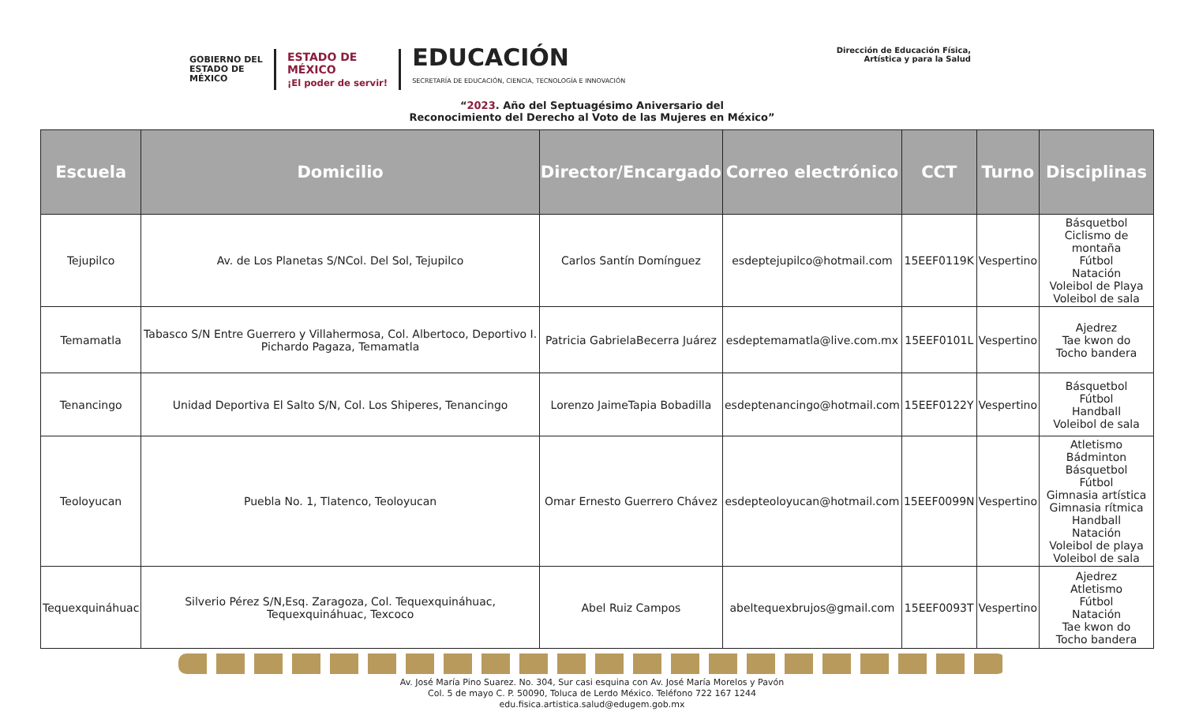GOBIERNO DEL
ESTADO DE
MÉXICO
ESTADO DE
MÉXICO
¡El poder de servir!
EDUCACIÓN
SECRETARÍA DE EDUCACIÓN, CIENCIA, TECNOLOGÍA E INNOVACIÓN
Dirección de Educación Física,
Artística y para la Salud
“2023. Año del Septuagésimo Aniversario del
Reconocimiento del Derecho al Voto de las Mujeres en México”
| Escuela | Domicilio | Director/Encargado | Correo electrónico | CCT | Turno | Disciplinas |
| --- | --- | --- | --- | --- | --- | --- |
| Tejupilco | Av. de Los Planetas S/NCol. Del Sol, Tejupilco | Carlos Santín Domínguez | esdeptejupilco@hotmail.com | 15EEF0119K | Vespertino | Básquetbol Ciclismo de montaña Fútbol Natación Voleibol de Playa Voleibol de sala |
| Temamatla | Tabasco S/N Entre Guerrero y Villahermosa, Col. Albertoco, Deportivo I. Pichardo Pagaza, Temamatla | Patricia GabrielaBecerra Juárez | esdeptemamatla@live.com.mx | 15EEF0101L | Vespertino | Ajedrez Tae kwon do Tocho bandera |
| Tenancingo | Unidad Deportiva El Salto S/N, Col. Los Shiperes, Tenancingo | Lorenzo JaimeTapia Bobadilla | esdeptenancingo@hotmail.com | 15EEF0122Y | Vespertino | Básquetbol Fútbol Handball Voleibol de sala |
| Teoloyucan | Puebla No. 1, Tlatenco, Teoloyucan | Omar Ernesto Guerrero Chávez | esdepteoloyucan@hotmail.com | 15EEF0099N | Vespertino | Atletismo Bádminton Básquetbol Fútbol Gimnasia artística Gimnasia rítmica Handball Natación Voleibol de playa Voleibol de sala |
| Tequexquináhuac | Silverio Pérez S/N,Esq. Zaragoza, Col. Tequexquináhuac, Tequexquináhuac, Texcoco | Abel Ruiz Campos | abeltequexbrujos@gmail.com | 15EEF0093T | Vespertino | Ajedrez Atletismo Fútbol Natación Tae kwon do Tocho bandera |
Av. José María Pino Suarez. No. 304, Sur casi esquina con Av. José María Morelos y Pavón
Col. 5 de mayo C. P. 50090, Toluca de Lerdo México. Teléfono 722 167 1244
edu.fisica.artistica.salud@edugem.gob.mx